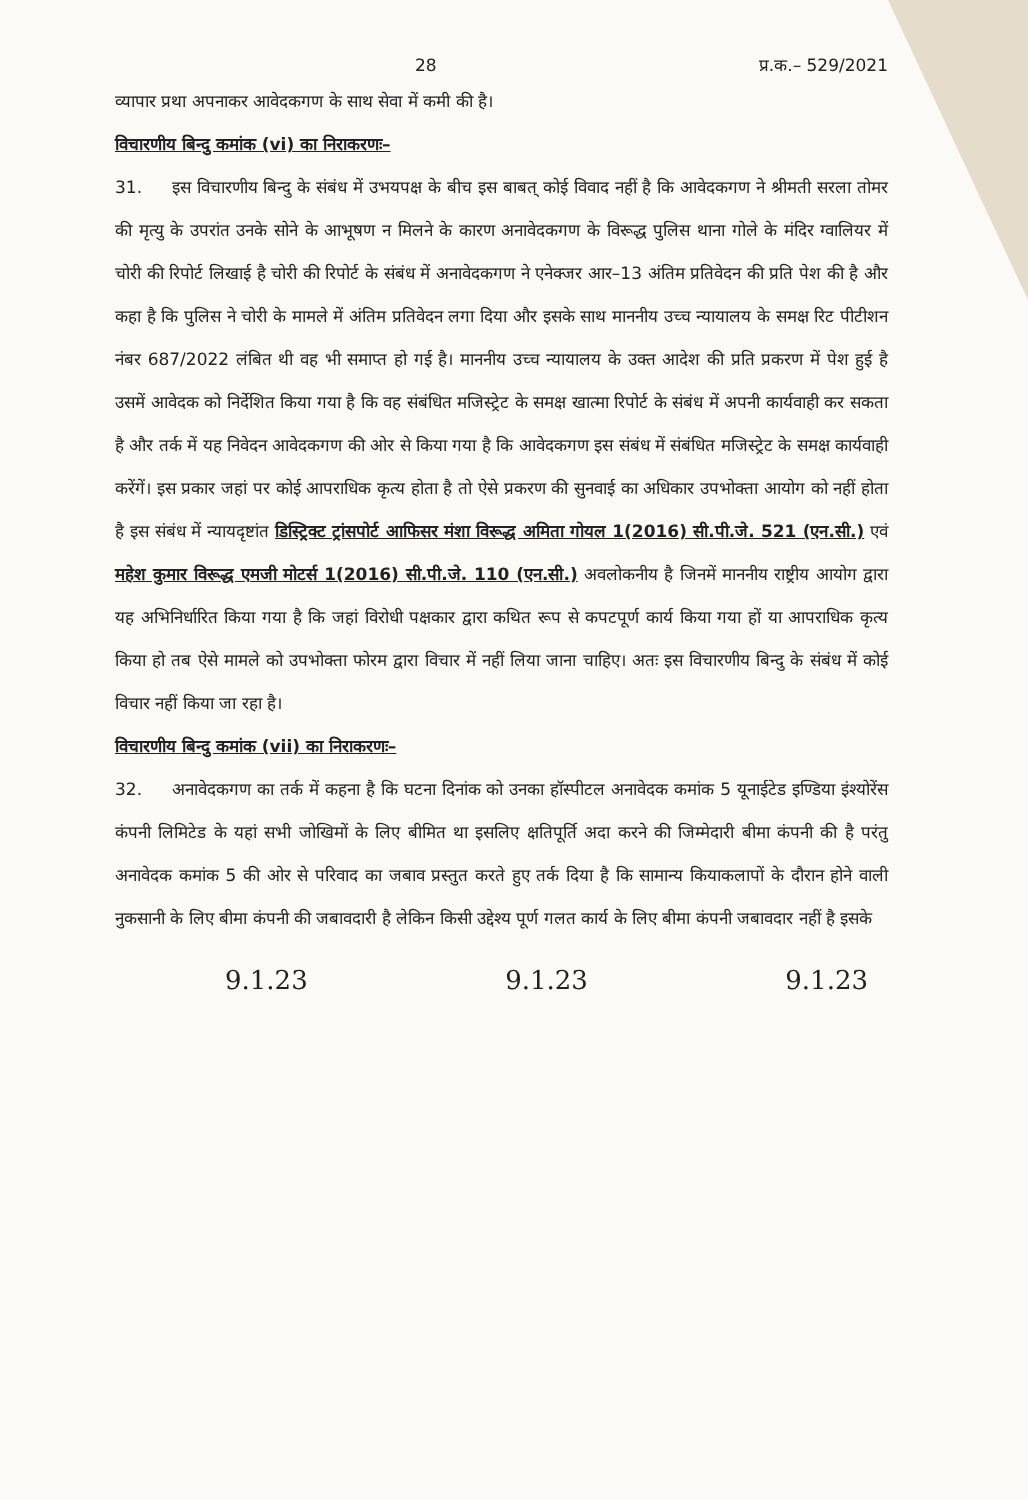28 प्र.क.– 529/2021
व्यापार प्रथा अपनाकर आवेदकगण के साथ सेवा में कमी की है।
विचारणीय बिन्दु कमांक (vi) का निराकरणः–
31. इस विचारणीय बिन्दु के संबंध में उभयपक्ष के बीच इस बाबत् कोई विवाद नहीं है कि आवेदकगण ने श्रीमती सरला तोमर की मृत्यु के उपरांत उनके सोने के आभूषण न मिलने के कारण अनावेदकगण के विरूद्ध पुलिस थाना गोले के मंदिर ग्वालियर में चोरी की रिपोर्ट लिखाई है चोरी की रिपोर्ट के संबंध में अनावेदकगण ने एनेक्जर आर–13 अंतिम प्रतिवेदन की प्रति पेश की है और कहा है कि पुलिस ने चोरी के मामले में अंतिम प्रतिवेदन लगा दिया और इसके साथ माननीय उच्च न्यायालय के समक्ष रिट पीटीशन नंबर 687/2022 लंबित थी वह भी समाप्त हो गई है। माननीय उच्च न्यायालय के उक्त आदेश की प्रति प्रकरण में पेश हुई है उसमें आवेदक को निर्देशित किया गया है कि वह संबंधित मजिस्ट्रेट के समक्ष खात्मा रिपोर्ट के संबंध में अपनी कार्यवाही कर सकता है और तर्क में यह निवेदन आवेदकगण की ओर से किया गया है कि आवेदकगण इस संबंध में संबंधित मजिस्ट्रेट के समक्ष कार्यवाही करेंगें। इस प्रकार जहां पर कोई आपराधिक कृत्य होता है तो ऐसे प्रकरण की सुनवाई का अधिकार उपभोक्ता आयोग को नहीं होता है इस संबंध में न्यायदृष्टांत डिस्ट्रिक्ट ट्रांसपोर्ट आफिसर मंशा विरूद्ध अमिता गोयल 1(2016) सी.पी.जे. 521 (एन.सी.) एवं महेश कुमार विरूद्ध एमजी मोटर्स 1(2016) सी.पी.जे. 110 (एन.सी.) अवलोकनीय है जिनमें माननीय राष्ट्रीय आयोग द्वारा यह अभिनिर्धारित किया गया है कि जहां विरोधी पक्षकार द्वारा कथित रूप से कपटपूर्ण कार्य किया गया हों या आपराधिक कृत्य किया हो तब ऐसे मामले को उपभोक्ता फोरम द्वारा विचार में नहीं लिया जाना चाहिए। अतः इस विचारणीय बिन्दु के संबंध में कोई विचार नहीं किया जा रहा है।
विचारणीय बिन्दु कमांक (vii) का निराकरणः–
32. अनावेदकगण का तर्क में कहना है कि घटना दिनांक को उनका हॉस्पीटल अनावेदक कमांक 5 यूनाईटेड इण्डिया इंश्योरेंस कंपनी लिमिटेड के यहां सभी जोखिमों के लिए बीमित था इसलिए क्षतिपूर्ति अदा करने की जिम्मेदारी बीमा कंपनी की है परंतु अनावेदक कमांक 5 की ओर से परिवाद का जबाव प्रस्तुत करते हुए तर्क दिया है कि सामान्य कियाकलापों के दौरान होने वाली नुकसानी के लिए बीमा कंपनी की जबावदारी है लेकिन किसी उद्देश्य पूर्ण गलत कार्य के लिए बीमा कंपनी जबावदार नहीं है इसके
9.1.23 9.1.23 9.1.23